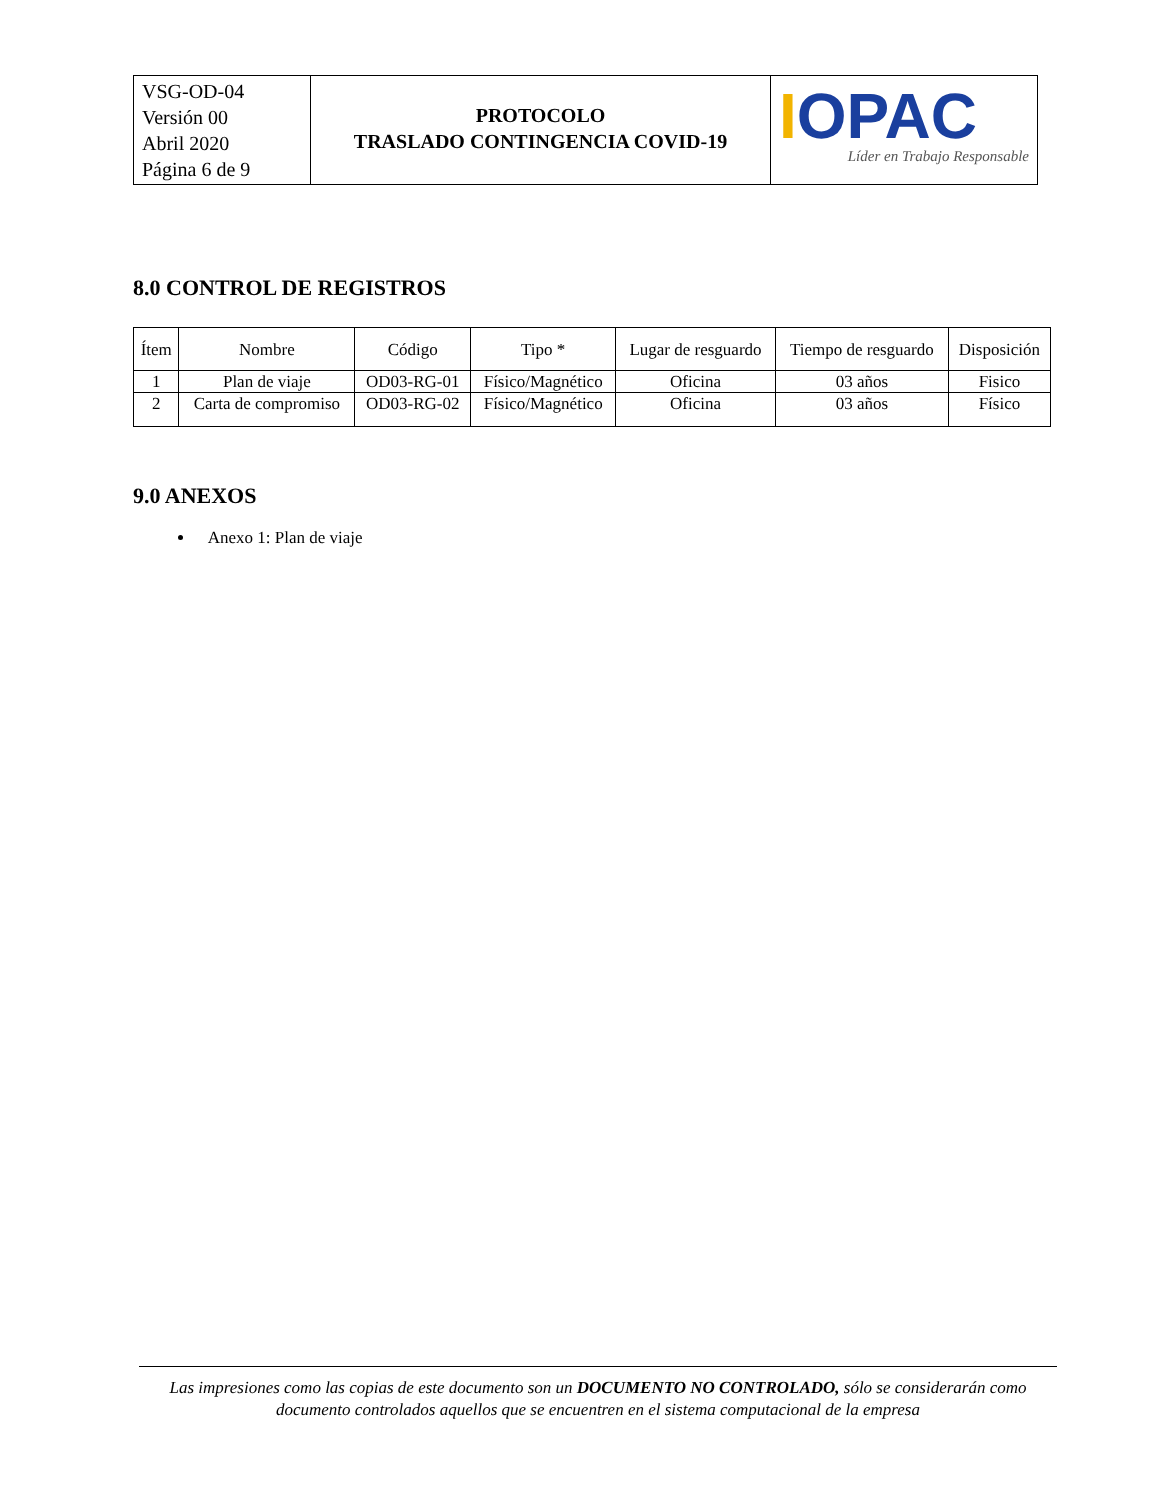| VSG-OD-04 Versión 00 Abril 2020 Página 6 de 9 | PROTOCOLO TRASLADO CONTINGENCIA COVID-19 | I OPAC Líder en Trabajo Responsable |
8.0 CONTROL DE REGISTROS
| Ítem | Nombre | Código | Tipo * | Lugar de resguardo | Tiempo de resguardo | Disposición |
| --- | --- | --- | --- | --- | --- | --- |
| 1 | Plan de viaje | OD03-RG-01 | Físico/Magnético | Oficina | 03 años | Fisico |
| 2 | Carta de compromiso | OD03-RG-02 | Físico/Magnético | Oficina | 03 años | Físico |
9.0 ANEXOS
Anexo 1: Plan de viaje
Las impresiones como las copias de este documento son un DOCUMENTO NO CONTROLADO, sólo se considerarán como documento controlados aquellos que se encuentren en el sistema computacional de la empresa